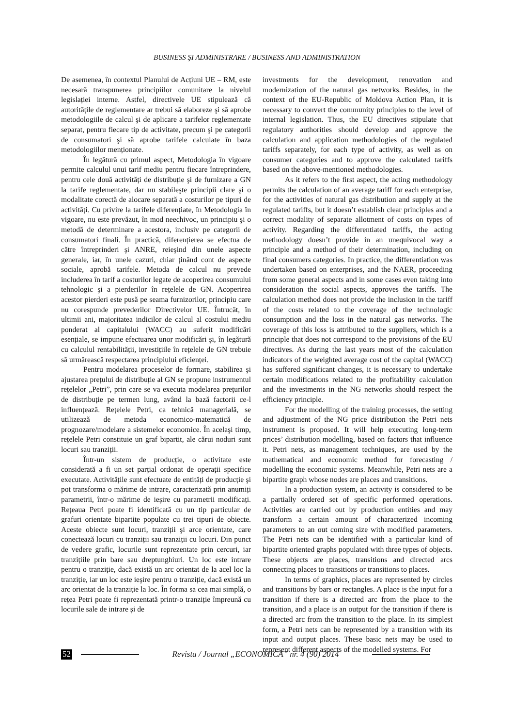BUSINESS ŞI ADMINISTRARE / BUSINESS AND ADMINISTRATION
De asemenea, în contextul Planului de Acțiuni UE – RM, este necesară transpunerea principiilor comunitare la nivelul legislației interne. Astfel, directivele UE stipulează că autoritățile de reglementare ar trebui să elaboreze şi să aprobe metodologiile de calcul şi de aplicare a tarifelor reglementate separat, pentru fiecare tip de activitate, precum şi pe categorii de consumatori şi să aprobe tarifele calculate în baza metodologiilor menționate.
În legătură cu primul aspect, Metodologia în vigoare permite calculul unui tarif mediu pentru fiecare întreprindere, pentru cele două activități de distribuție şi de furnizare a GN la tarife reglementate, dar nu stabileşte principii clare şi o modalitate corectă de alocare separată a costurilor pe tipuri de activități. Cu privire la tarifele diferențiate, în Metodologia în vigoare, nu este prevăzut, în mod neechivoc, un principiu şi o metodă de determinare a acestora, inclusiv pe categorii de consumatori finali. În practică, diferențierea se efectua de către întreprinderi şi ANRE, reieşind din unele aspecte generale, iar, în unele cazuri, chiar ținând cont de aspecte sociale, aprobă tarifele. Metoda de calcul nu prevede includerea în tarif a costurilor legate de acoperirea consumului tehnologic şi a pierderilor în rețelele de GN. Acoperirea acestor pierderi este pusă pe seama furnizorilor, principiu care nu corespunde prevederilor Directivelor UE. Întrucât, în ultimii ani, majoritatea indicilor de calcul al costului mediu ponderat al capitalului (WACC) au suferit modificări esențiale, se impune efectuarea unor modificări şi, în legătură cu calculul rentabilității, investițiile în rețelele de GN trebuie să urmărească respectarea principiului eficienței.
Pentru modelarea proceselor de formare, stabilirea şi ajustarea prețului de distribuție al GN se propune instrumentul rețelelor „Petri”, prin care se va executa modelarea prețurilor de distribuție pe termen lung, având la bază factorii ce-l influențează. Rețelele Petri, ca tehnică managerială, se utilizează de metoda economico-matematică de prognozare/modelare a sistemelor economice. În acelaşi timp, rețelele Petri constituie un graf bipartit, ale cărui noduri sunt locuri sau tranziții.
Într-un sistem de producție, o activitate este considerată a fi un set parțial ordonat de operații specifice executate. Activitățile sunt efectuate de entități de producție şi pot transforma o mărime de intrare, caracterizată prin anumiți parametrii, într-o mărime de ieşire cu parametrii modificați. Rețeaua Petri poate fi identificată cu un tip particular de grafuri orientate bipartite populate cu trei tipuri de obiecte. Aceste obiecte sunt locuri, tranziții şi arce orientate, care conectează locuri cu tranziții sau tranziții cu locuri. Din punct de vedere grafic, locurile sunt reprezentate prin cercuri, iar tranzițiile prin bare sau dreptunghiuri. Un loc este intrare pentru o tranziție, dacă există un arc orientat de la acel loc la tranziție, iar un loc este ieşire pentru o tranziție, dacă există un arc orientat de la tranziție la loc. În forma sa cea mai simplă, o rețea Petri poate fi reprezentată printr-o tranziție împreună cu locurile sale de intrare şi de
investments for the development, renovation and modernization of the natural gas networks. Besides, in the context of the EU-Republic of Moldova Action Plan, it is necessary to convert the community principles to the level of internal legislation. Thus, the EU directives stipulate that regulatory authorities should develop and approve the calculation and application methodologies of the regulated tariffs separately, for each type of activity, as well as on consumer categories and to approve the calculated tariffs based on the above-mentioned methodologies.
As it refers to the first aspect, the acting methodology permits the calculation of an average tariff for each enterprise, for the activities of natural gas distribution and supply at the regulated tariffs, but it doesn’t establish clear principles and a correct modality of separate allotment of costs on types of activity. Regarding the differentiated tariffs, the acting methodology doesn’t provide in an unequivocal way a principle and a method of their determination, including on final consumers categories. In practice, the differentiation was undertaken based on enterprises, and the NAER, proceeding from some general aspects and in some cases even taking into consideration the social aspects, approves the tariffs. The calculation method does not provide the inclusion in the tariff of the costs related to the coverage of the technologic consumption and the loss in the natural gas networks. The coverage of this loss is attributed to the suppliers, which is a principle that does not correspond to the provisions of the EU directives. As during the last years most of the calculation indicators of the weighted average cost of the capital (WACC) has suffered significant changes, it is necessary to undertake certain modifications related to the profitability calculation and the investments in the NG networks should respect the efficiency principle.
For the modelling of the training processes, the setting and adjustment of the NG price distribution the Petri nets instrument is proposed. It will help executing long-term prices’ distribution modelling, based on factors that influence it. Petri nets, as management techniques, are used by the mathematical and economic method for forecasting / modelling the economic systems. Meanwhile, Petri nets are a bipartite graph whose nodes are places and transitions.
In a production system, an activity is considered to be a partially ordered set of specific performed operations. Activities are carried out by production entities and may transform a certain amount of characterized incoming parameters to an out coming size with modified parameters. The Petri nets can be identified with a particular kind of bipartite oriented graphs populated with three types of objects. These objects are places, transitions and directed arcs connecting places to transitions or transitions to places.
In terms of graphics, places are represented by circles and transitions by bars or rectangles. A place is the input for a transition if there is a directed arc from the place to the transition, and a place is an output for the transition if there is a directed arc from the transition to the place. In its simplest form, a Petri nets can be represented by a transition with its input and output places. These basic nets may be used to represent different aspects of the modelled systems. For
52 Revista / Journal „ECONOMICA” nr. 4 (90) 2014